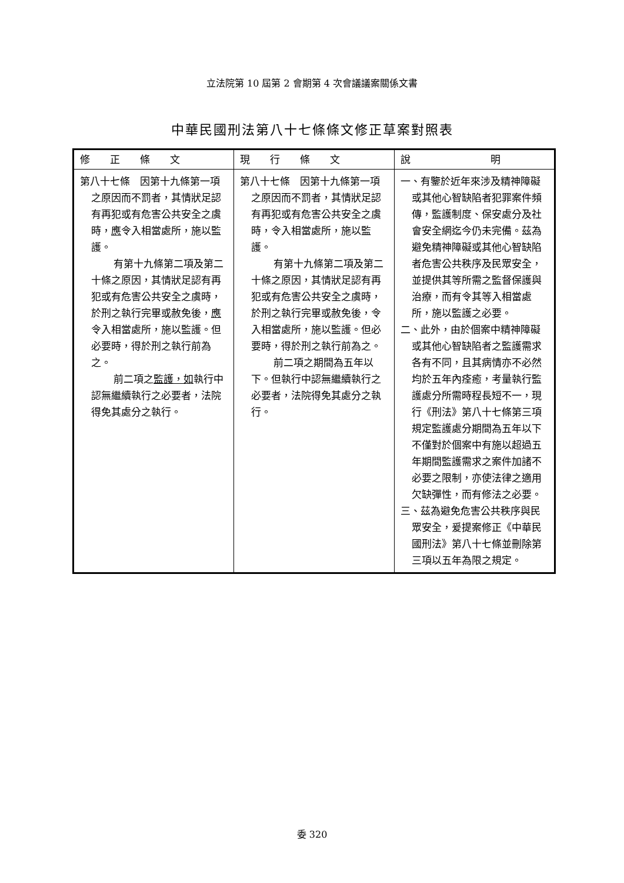立法院第 10 屆第 2 會期第 4 次會議議案關係文書
中華民國刑法第八十七條條文修正草案對照表
| 修 正 條 文 | 現 行 條 文 | 說 明 |
| --- | --- | --- |
| 第八十七條 因第十九條第一項之原因而不罰者，其情狀足認有再犯或有危害公共安全之虞時， 應 令入相當處所，施以監護。 有第十九條第二項及第二十條之原因，其情狀足認有再犯或有危害公共安全之虞時，於刑之執行完畢或赦免後， 應 令入相當處所，施以監護。但必要時，得於刑之執行前為之。 前二項之 監護，如 執行中認無繼續執行之必要者，法院得免其處分之執行。 | 第八十七條 因第十九條第一項之原因而不罰者，其情狀足認有再犯或有危害公共安全之虞時，令入相當處所，施以監護。 有第十九條第二項及第二十條之原因，其情狀足認有再犯或有危害公共安全之虞時，於刑之執行完畢或赦免後，令入相當處所，施以監護。但必要時，得於刑之執行前為之。 前二項之期間為五年以下。但執行中認無繼續執行之必要者，法院得免其處分之執行。 | 一、有鑒於近年來涉及精神障礙或其他心智缺陷者犯罪案件頻傳，監護制度、保安處分及社會安全網迄今仍未完備。茲為避免精神障礙或其他心智缺陷者危害公共秩序及民眾安全，並提供其等所需之監督保護與治療，而有令其等入相當處所，施以監護之必要。 二、此外，由於個案中精神障礙或其他心智缺陷者之監護需求各有不同，且其病情亦不必然均於五年內痊癒，考量執行監護處分所需時程長短不一，現行《刑法》第八十七條第三項規定監護處分期間為五年以下不僅對於個案中有施以超過五年期間監護需求之案件加諸不必要之限制，亦使法律之適用欠缺彈性，而有修法之必要。 三、茲為避免危害公共秩序與民眾安全，爰提案修正《中華民國刑法》第八十七條並刪除第三項以五年為限之規定。 |
委 320